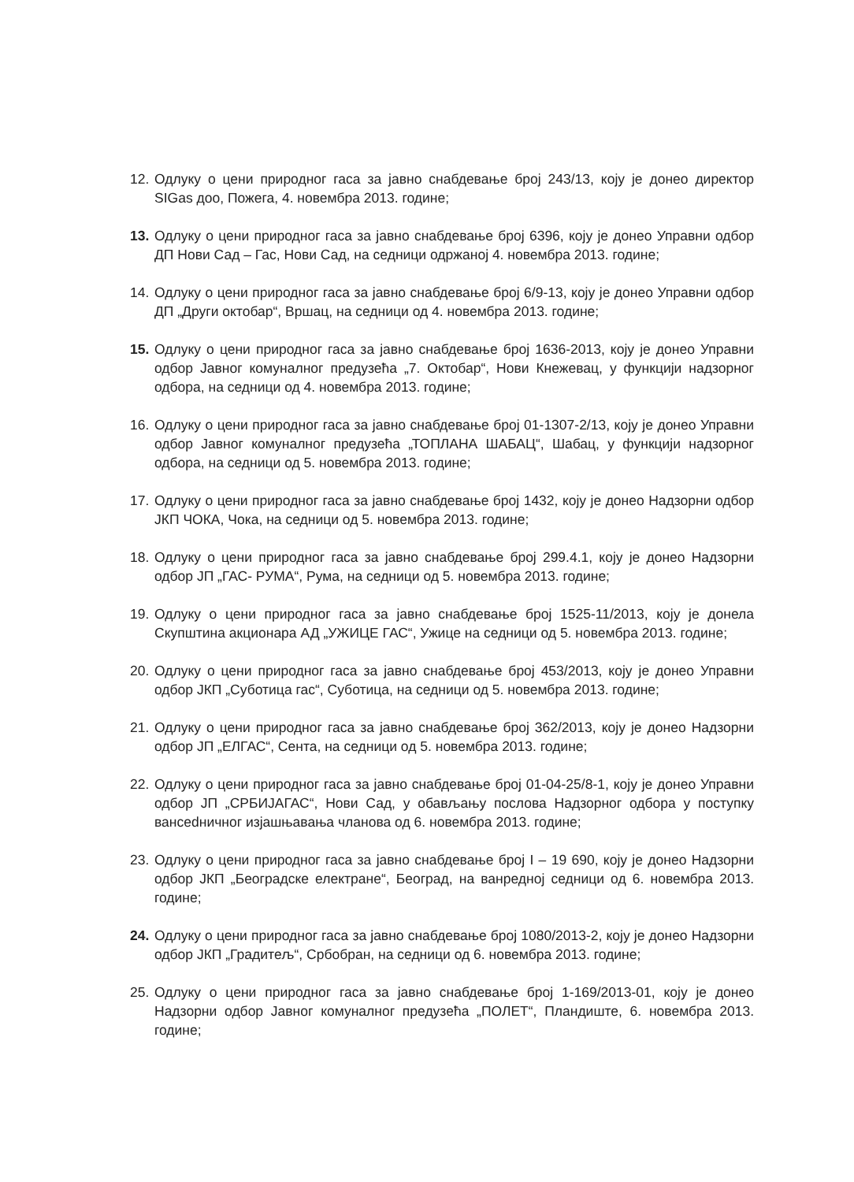12. Одлуку о цени природног гаса за јавно снабдевање број 243/13, коју је донео директор SIGas доо, Пожега, 4. новембра 2013. године;
13. Одлуку о цени природног гаса за јавно снабдевање број 6396, коју је донео Управни одбор ДП Нови Сад – Гас, Нови Сад, на седници одржаној 4. новембра 2013. године;
14. Одлуку о цени природног гаса за јавно снабдевање број 6/9-13, коју је донео Управни одбор ДП „Други октобар“, Вршац, на седници од 4. новембра 2013. године;
15. Одлуку о цени природног гаса за јавно снабдевање број 1636-2013, коју је донео Управни одбор Јавног комуналног предузећа „7. Октобар“, Нови Кнежевац, у функцији надзорног одбора, на седници од 4. новембра 2013. године;
16. Одлуку о цени природног гаса за јавно снабдевање број 01-1307-2/13, коју је донео Управни одбор Јавног комуналног предузећа „ТОПЛАНА ШАБАЦ“, Шабац, у функцији надзорног одбора, на седници од 5. новембра 2013. године;
17. Одлуку о цени природног гаса за јавно снабдевање број 1432, коју је донео Надзорни одбор ЈКП ЧОКА, Чока, на седници од 5. новембра 2013. године;
18. Одлуку о цени природног гаса за јавно снабдевање број 299.4.1, коју је донео Надзорни одбор ЈП „ГАС- РУМА“, Рума, на седници од 5. новембра 2013. године;
19. Одлуку о цени природног гаса за јавно снабдевање број 1525-11/2013, коју је донела Скупштина акционара АД „УЖИЦЕ ГАС“, Ужице на седници од 5. новембра 2013. године;
20. Одлуку о цени природног гаса за јавно снабдевање број 453/2013, коју је донео Управни одбор ЈКП „Суботица гас“, Суботица, на седници од 5. новембра 2013. године;
21. Одлуку о цени природног гаса за јавно снабдевање број 362/2013, коју је донео Надзорни одбор ЈП „ЕЛГАС“, Сента, на седници од 5. новембра 2013. године;
22. Одлуку о цени природног гаса за јавно снабдевање број 01-04-25/8-1, коју је донео Управни одбор ЈП „СРБИЈАГАС“, Нови Сад, у обављању послова Надзорног одбора у поступку вансedничног изјашњавања чланова од 6. новембра 2013. године;
23. Одлуку о цени природног гаса за јавно снабдевање број I – 19 690, коју је донео Надзорни одбор ЈКП „Београдске електране“, Београд, на ванредној седници од 6. новембра 2013. године;
24. Одлуку о цени природног гаса за јавно снабдевање број 1080/2013-2, коју је донео Надзорни одбор ЈКП „Градитељ“, Србобран, на седници од 6. новембра 2013. године;
25. Одлуку о цени природног гаса за јавно снабдевање број 1-169/2013-01, коју је донео Надзорни одбор Јавног комуналног предузећа „ПОЛЕТ“, Пландиште, 6. новембра 2013. године;